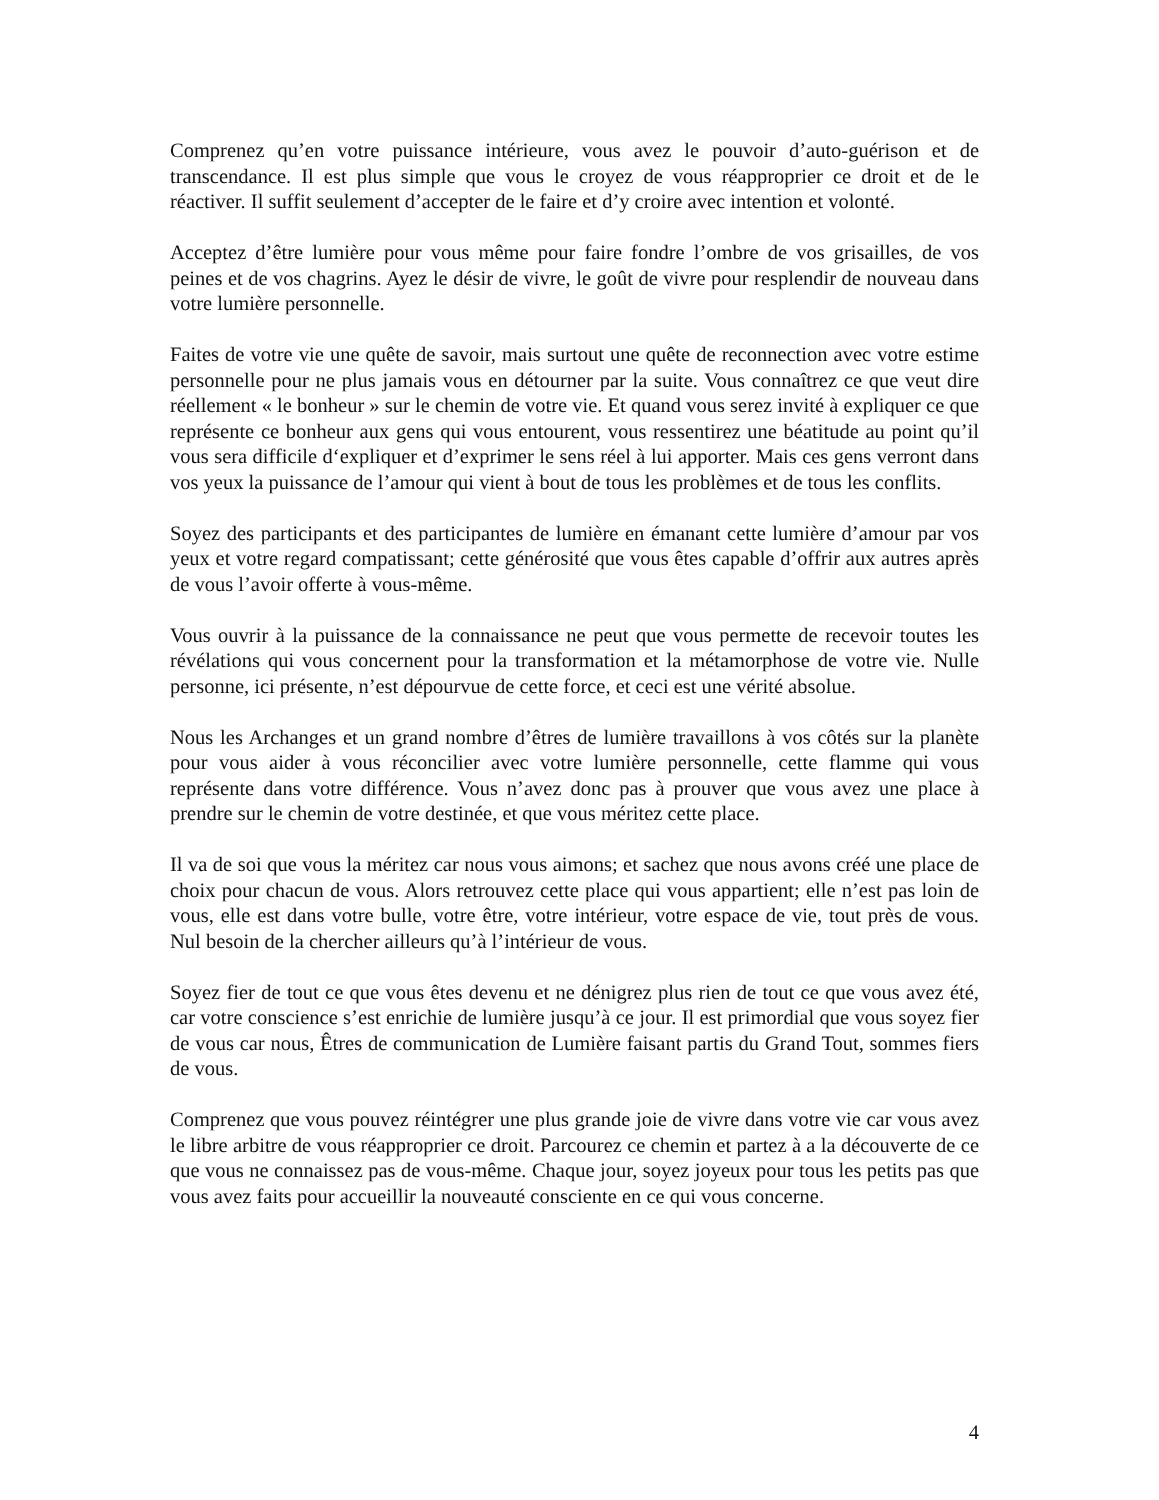Comprenez qu’en votre puissance intérieure, vous avez le pouvoir d’auto-guérison et de transcendance. Il est plus simple que vous le croyez de vous réapproprier ce droit et de le réactiver. Il suffit seulement d’accepter de le faire et d’y croire avec intention et volonté.
Acceptez d’être lumière pour vous même pour faire fondre l’ombre de vos grisailles, de vos peines et de vos chagrins. Ayez le désir de vivre, le goût de vivre pour resplendir de nouveau dans votre lumière personnelle.
Faites de votre vie une quête de savoir, mais surtout une quête de reconnection avec votre estime personnelle pour ne plus jamais vous en détourner par la suite. Vous connaîtrez ce que veut dire réellement « le bonheur » sur le chemin de votre vie. Et quand vous serez invité à expliquer ce que représente ce bonheur aux gens qui vous entourent, vous ressentirez une béatitude au point qu’il vous sera difficile d‘expliquer et d’exprimer le sens réel à lui apporter. Mais ces gens verront dans vos yeux la puissance de l’amour qui vient à bout de tous les problèmes et de tous les conflits.
Soyez des participants et des participantes de lumière en émanant cette lumière d’amour par vos yeux et votre regard compatissant; cette générosité que vous êtes capable d’offrir aux autres après de vous l’avoir offerte à vous-même.
Vous ouvrir à la puissance de la connaissance ne peut que vous permette de recevoir toutes les révélations qui vous concernent pour la transformation et la métamorphose de votre vie. Nulle personne, ici présente, n’est dépourvue de cette force, et ceci est une vérité absolue.
Nous les Archanges et un grand nombre d’êtres de lumière travaillons à vos côtés sur la planète pour vous aider à vous réconcilier avec votre lumière personnelle, cette flamme qui vous représente dans votre différence. Vous n’avez donc pas à prouver que vous avez une place à prendre sur le chemin de votre destinée, et que vous méritez cette place.
Il va de soi que vous la méritez car nous vous aimons; et sachez que nous avons créé une place de choix pour chacun de vous. Alors retrouvez cette place qui vous appartient; elle n’est pas loin de vous, elle est dans votre bulle, votre être, votre intérieur, votre espace de vie, tout près de vous. Nul besoin de la chercher ailleurs qu’à l’intérieur de vous.
Soyez fier de tout ce que vous êtes devenu et ne dénigrez plus rien de tout ce que vous avez été, car votre conscience s’est enrichie de lumière jusqu’à ce jour. Il est primordial que vous soyez fier de vous car nous, Êtres de communication de Lumière faisant partis du Grand Tout, sommes fiers de vous.
Comprenez que vous pouvez réintégrer une plus grande joie de vivre dans votre vie car vous avez le libre arbitre de vous réapproprier ce droit. Parcourez ce chemin et partez à a la découverte de ce que vous ne connaissez pas de vous-même. Chaque jour, soyez joyeux pour tous les petits pas que vous avez faits pour accueillir la nouveauté consciente en ce qui vous concerne.
4